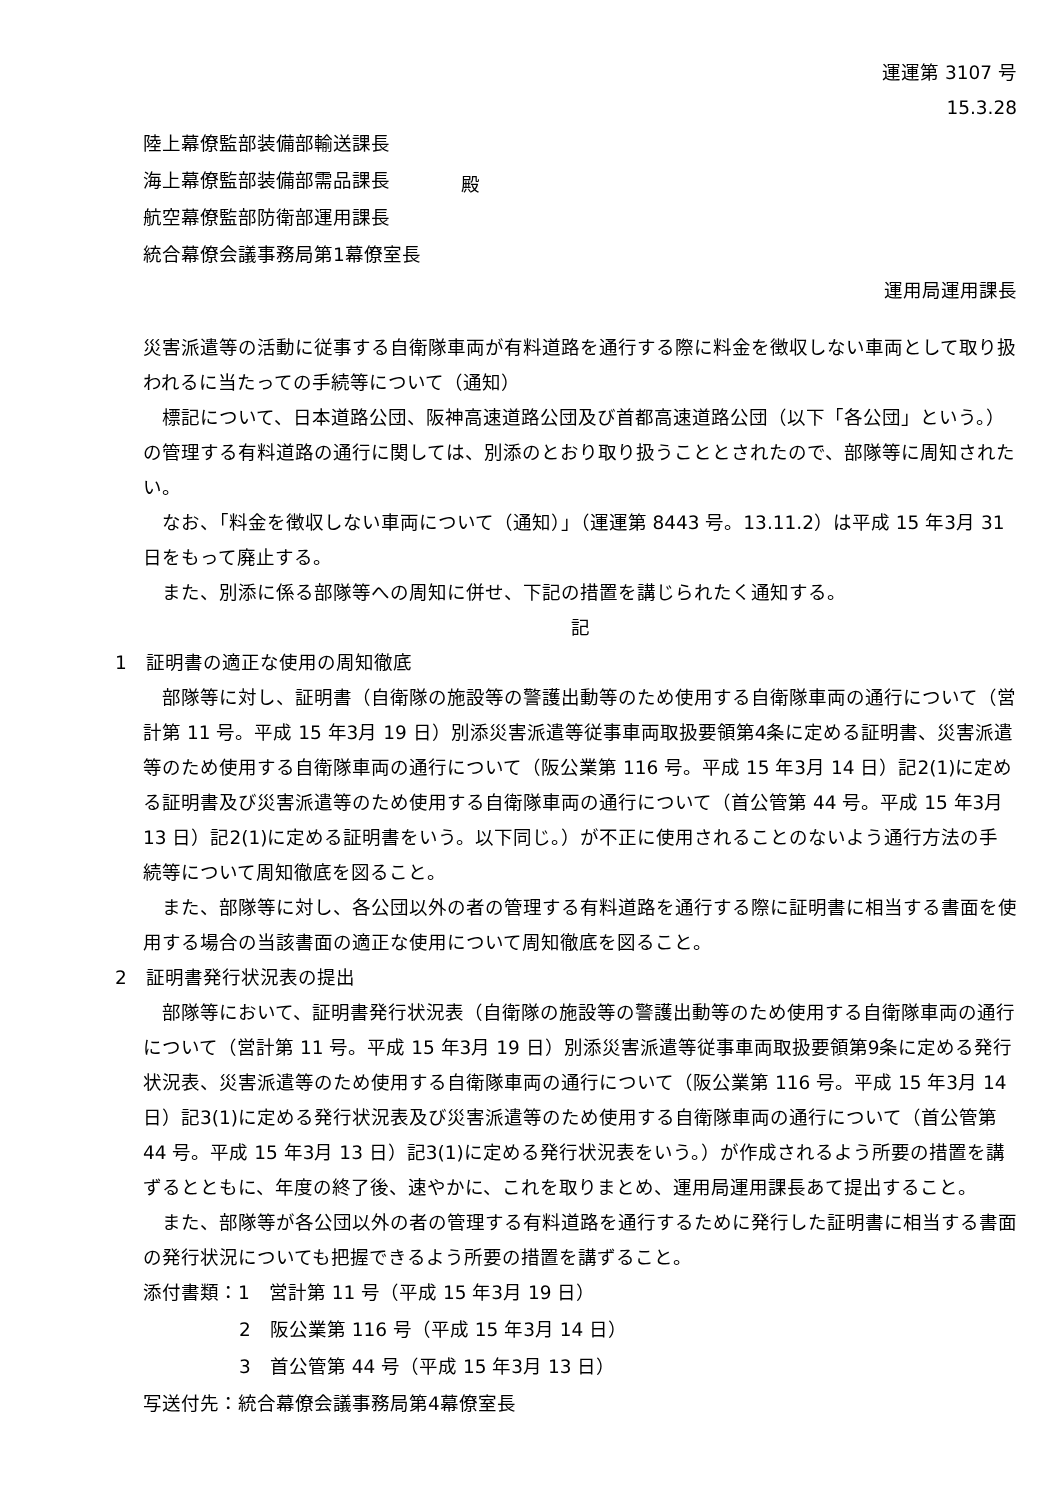運運第 3107 号
15.3.28
陸上幕僚監部装備部輸送課長
海上幕僚監部装備部需品課長
航空幕僚監部防衛部運用課長
統合幕僚会議事務局第1幕僚室長
殿
運用局運用課長
災害派遣等の活動に従事する自衛隊車両が有料道路を通行する際に料金を徴収しない車両として取り扱われるに当たっての手続等について（通知）
標記について、日本道路公団、阪神高速道路公団及び首都高速道路公団（以下「各公団」という。）の管理する有料道路の通行に関しては、別添のとおり取り扱うこととされたので、部隊等に周知されたい。
なお、「料金を徴収しない車両について（通知）」（運運第 8443 号。13.11.2）は平成 15 年3月 31 日をもって廃止する。
また、別添に係る部隊等への周知に併せ、下記の措置を講じられたく通知する。
記
1　証明書の適正な使用の周知徹底
部隊等に対し、証明書（自衛隊の施設等の警護出動等のため使用する自衛隊車両の通行について（営計第 11 号。平成 15 年3月 19 日）別添災害派遣等従事車両取扱要領第4条に定める証明書、災害派遣等のため使用する自衛隊車両の通行について（阪公業第 116 号。平成 15 年3月 14 日）記2(1)に定める証明書及び災害派遣等のため使用する自衛隊車両の通行について（首公管第 44 号。平成 15 年3月 13 日）記2(1)に定める証明書をいう。以下同じ。）が不正に使用されることのないよう通行方法の手続等について周知徹底を図ること。
また、部隊等に対し、各公団以外の者の管理する有料道路を通行する際に証明書に相当する書面を使用する場合の当該書面の適正な使用について周知徹底を図ること。
2　証明書発行状況表の提出
部隊等において、証明書発行状況表（自衛隊の施設等の警護出動等のため使用する自衛隊車両の通行について（営計第 11 号。平成 15 年3月 19 日）別添災害派遣等従事車両取扱要領第9条に定める発行状況表、災害派遣等のため使用する自衛隊車両の通行について（阪公業第 116 号。平成 15 年3月 14 日）記3(1)に定める発行状況表及び災害派遣等のため使用する自衛隊車両の通行について（首公管第 44 号。平成 15 年3月 13 日）記3(1)に定める発行状況表をいう。）が作成されるよう所要の措置を講ずるとともに、年度の終了後、速やかに、これを取りまとめ、運用局運用課長あて提出すること。
また、部隊等が各公団以外の者の管理する有料道路を通行するために発行した証明書に相当する書面の発行状況についても把握できるよう所要の措置を講ずること。
添付書類：1　営計第 11 号（平成 15 年3月 19 日）
2　阪公業第 116 号（平成 15 年3月 14 日）
3　首公管第 44 号（平成 15 年3月 13 日）
写送付先：統合幕僚会議事務局第4幕僚室長